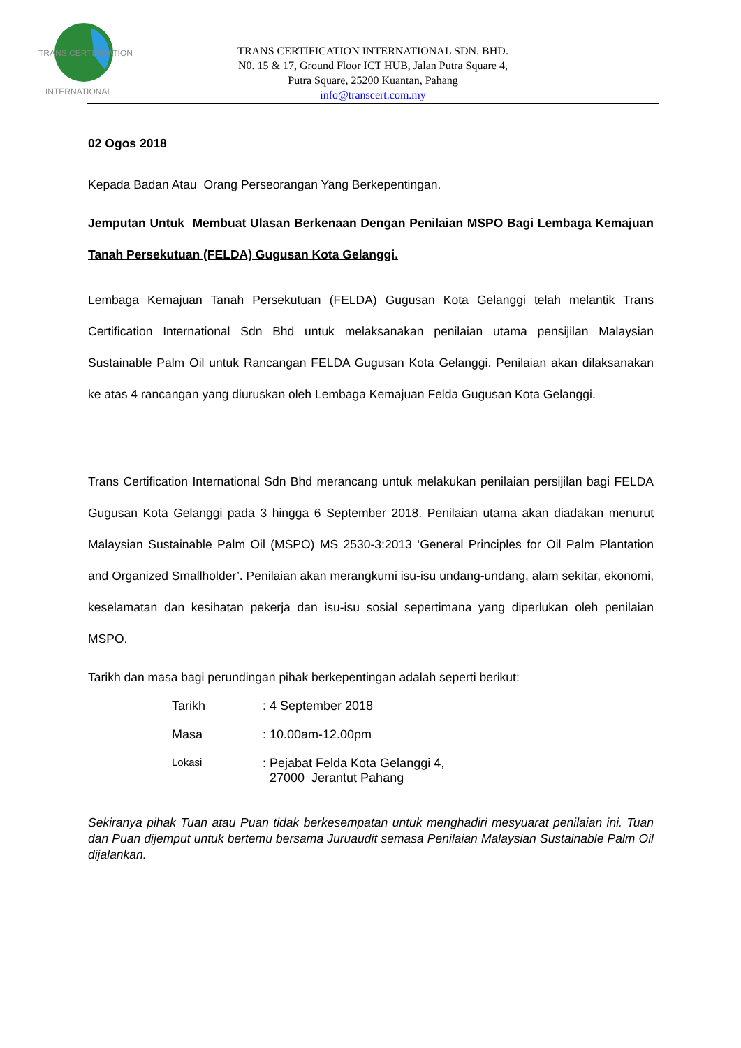TRANS CERTIFICATION
INTERNATIONAL
TRANS CERTIFICATION INTERNATIONAL SDN. BHD.
N0. 15 & 17, Ground Floor ICT HUB, Jalan Putra Square 4,
Putra Square, 25200 Kuantan, Pahang
info@transcert.com.my
02 Ogos 2018
Kepada Badan Atau Orang Perseorangan Yang Berkepentingan.
Jemputan Untuk Membuat Ulasan Berkenaan Dengan Penilaian MSPO Bagi Lembaga Kemajuan Tanah Persekutuan (FELDA) Gugusan Kota Gelanggi.
Lembaga Kemajuan Tanah Persekutuan (FELDA) Gugusan Kota Gelanggi telah melantik Trans Certification International Sdn Bhd untuk melaksanakan penilaian utama pensijilan Malaysian Sustainable Palm Oil untuk Rancangan FELDA Gugusan Kota Gelanggi. Penilaian akan dilaksanakan ke atas 4 rancangan yang diuruskan oleh Lembaga Kemajuan Felda Gugusan Kota Gelanggi.
Trans Certification International Sdn Bhd merancang untuk melakukan penilaian persijilan bagi FELDA Gugusan Kota Gelanggi pada 3 hingga 6 September 2018. Penilaian utama akan diadakan menurut Malaysian Sustainable Palm Oil (MSPO) MS 2530-3:2013 ‘General Principles for Oil Palm Plantation and Organized Smallholder’. Penilaian akan merangkumi isu-isu undang-undang, alam sekitar, ekonomi, keselamatan dan kesihatan pekerja dan isu-isu sosial sepertimana yang diperlukan oleh penilaian MSPO.
Tarikh dan masa bagi perundingan pihak berkepentingan adalah seperti berikut:
| Tarikh | : 4 September 2018 |
| Masa | : 10.00am-12.00pm |
| Lokasi | : Pejabat Felda Kota Gelanggi 4, 27000 Jerantut Pahang |
Sekiranya pihak Tuan atau Puan tidak berkesempatan untuk menghadiri mesyuarat penilaian ini. Tuan dan Puan dijemput untuk bertemu bersama Juruaudit semasa Penilaian Malaysian Sustainable Palm Oil dijalankan.